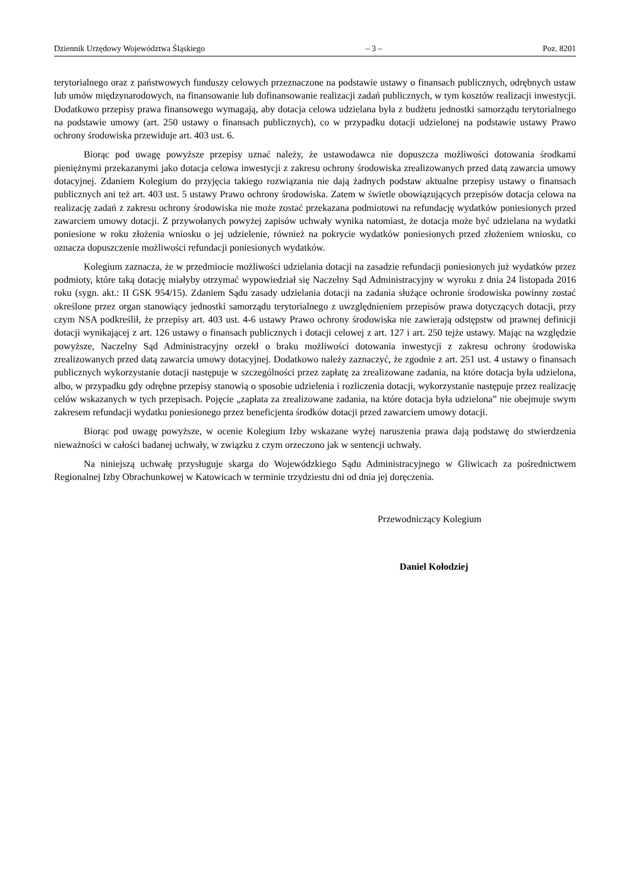Dziennik Urzędowy Województwa Śląskiego – 3 – Poz. 8201
terytorialnego oraz z państwowych funduszy celowych przeznaczone na podstawie ustawy o finansach publicznych, odrębnych ustaw lub umów międzynarodowych, na finansowanie lub dofinansowanie realizacji zadań publicznych, w tym kosztów realizacji inwestycji. Dodatkowo przepisy prawa finansowego wymagają, aby dotacja celowa udzielana była z budżetu jednostki samorządu terytorialnego na podstawie umowy (art. 250 ustawy o finansach publicznych), co w przypadku dotacji udzielonej na podstawie ustawy Prawo ochrony środowiska przewiduje art. 403 ust. 6.
Biorąc pod uwagę powyższe przepisy uznać należy, że ustawodawca nie dopuszcza możliwości dotowania środkami pieniężnymi przekazanymi jako dotacja celowa inwestycji z zakresu ochrony środowiska zrealizowanych przed datą zawarcia umowy dotacyjnej. Zdaniem Kolegium do przyjęcia takiego rozwiązania nie dają żadnych podstaw aktualne przepisy ustawy o finansach publicznych ani też art. 403 ust. 5 ustawy Prawo ochrony środowiska. Zatem w świetle obowiązujących przepisów dotacja celowa na realizację zadań z zakresu ochrony środowiska nie może zostać przekazana podmiotowi na refundację wydatków poniesionych przed zawarciem umowy dotacji. Z przywołanych powyżej zapisów uchwały wynika natomiast, że dotacja może być udzielana na wydatki poniesione w roku złożenia wniosku o jej udzielenie, również na pokrycie wydatków poniesionych przed złożeniem wniosku, co oznacza dopuszczenie możliwości refundacji poniesionych wydatków.
Kolegium zaznacza, że w przedmiocie możliwości udzielania dotacji na zasadzie refundacji poniesionych już wydatków przez podmioty, które taką dotację miałyby otrzymać wypowiedział się Naczelny Sąd Administracyjny w wyroku z dnia 24 listopada 2016 roku (sygn. akt.: II GSK 954/15). Zdaniem Sądu zasady udzielania dotacji na zadania służące ochronie środowiska powinny zostać określone przez organ stanowiący jednostki samorządu terytorialnego z uwzględnieniem przepisów prawa dotyczących dotacji, przy czym NSA podkreślił, że przepisy art. 403 ust. 4-6 ustawy Prawo ochrony środowiska nie zawierają odstępstw od prawnej definicji dotacji wynikającej z art. 126 ustawy o finansach publicznych i dotacji celowej z art. 127 i art. 250 tejże ustawy. Mając na względzie powyższe, Naczelny Sąd Administracyjny orzekł o braku możliwości dotowania inwestycji z zakresu ochrony środowiska zrealizowanych przed datą zawarcia umowy dotacyjnej. Dodatkowo należy zaznaczyć, że zgodnie z art. 251 ust. 4 ustawy o finansach publicznych wykorzystanie dotacji następuje w szczególności przez zapłatę za zrealizowane zadania, na które dotacja była udzielona, albo, w przypadku gdy odrębne przepisy stanowią o sposobie udzielenia i rozliczenia dotacji, wykorzystanie następuje przez realizację celów wskazanych w tych przepisach. Pojęcie „zapłata za zrealizowane zadania, na które dotacja była udzielona” nie obejmuje swym zakresem refundacji wydatku poniesionego przez beneficjenta środków dotacji przed zawarciem umowy dotacji.
Biorąc pod uwagę powyższe, w ocenie Kolegium Izby wskazane wyżej naruszenia prawa dają podstawę do stwierdzenia nieważności w całości badanej uchwały, w związku z czym orzeczono jak w sentencji uchwały.
Na niniejszą uchwałę przysługuje skarga do Wojewódzkiego Sądu Administracyjnego w Gliwicach za pośrednictwem Regionalnej Izby Obrachunkowej w Katowicach w terminie trzydziestu dni od dnia jej doręczenia.
Przewodniczący Kolegium
Daniel Kołodziej